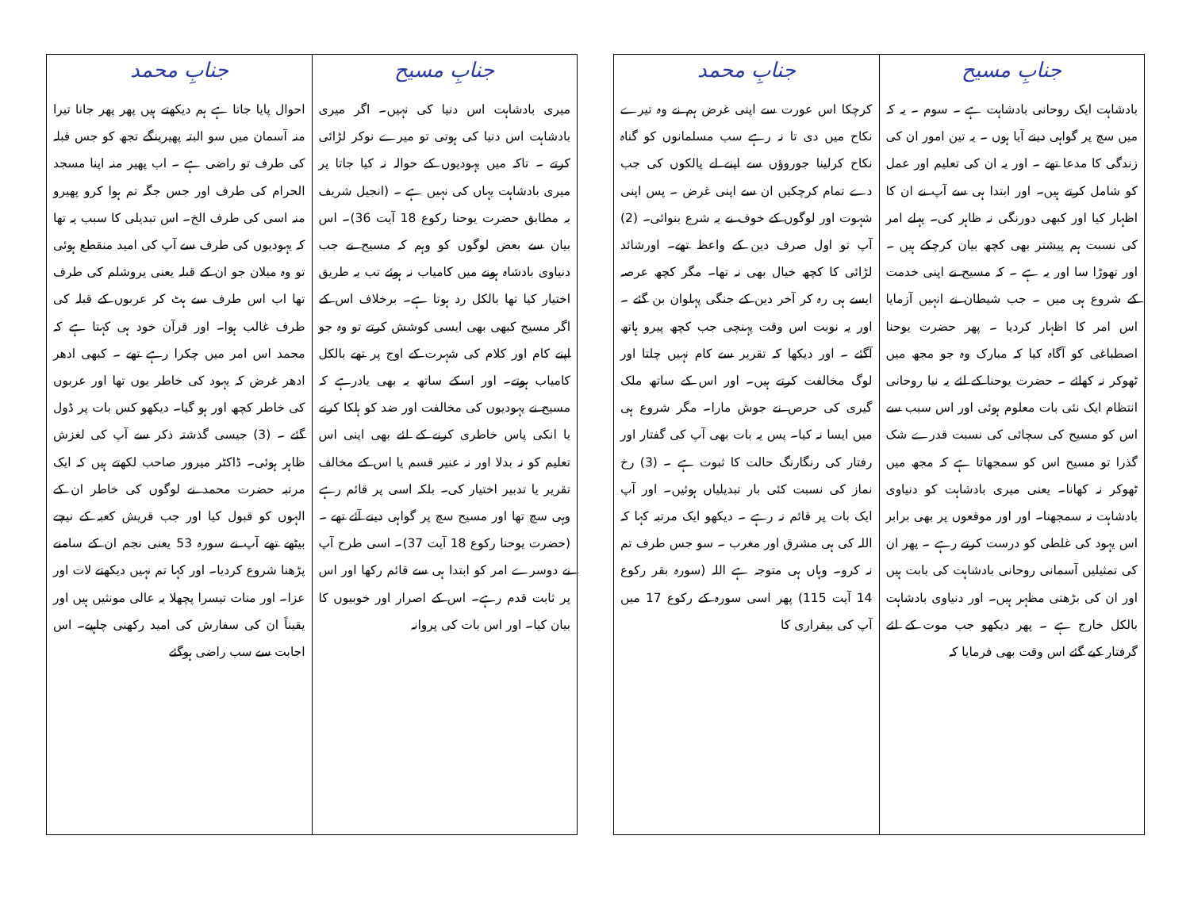| جنابِ مسیح | جنابِ محمد |
| --- | --- |
| بادشاہت ایک روحانی بادشاہت ہے ۔ سوم ۔ یہ کہ میں سچ پر گواہی دینے آیا ہوں ۔ یہ تین امور ان کی زندگی کا مدعا تھے ۔ اور یہ ان کی تعلیم اور عمل کو شامل کرتے ہیں۔ اور ابتدا ہی سے آپ نے ان کا اظہار کیا اور کبھی دورنگی نہ ظاہر کی۔ پہلے امر کی نسبت ہم پیشتر بھی کچھ بیان کرچکے ہیں ۔ اور تھوڑا سا اور یہ ہے ۔ کہ مسیح نے اپنی خدمت کے شروع ہی میں ۔ جب شیطان نے انہیں آزمایا اس امر کا اظہار کردیا ۔ پھر حضرت یوحنا اصطباغی کو آگاہ کیا کہ مبارک وہ جو مجھ میں ٹھوکر نہ کھائے ۔ حضرت یوحنا کے لئے یہ نیا روحانی انتظام ایک نئی بات معلوم ہوئی اور اس سبب سے اس کو مسیح کی سچائی کی نسبت قدرے شک گذرا تو مسیح اس کو سمجھاتا ہے کہ مجھ میں ٹھوکر نہ کھانا۔ یعنی میری بادشاہت کو دنیاوی بادشاہت نہ سمجھنا۔ اور اور موقعوں پر بھی برابر اس یہود کی غلطی کو درست کرتے رہے ۔ پھر ان کی تمثیلیں آسمانی روحانی بادشاہت کی بابت ہیں اور ان کی بڑھتی مظہر ہیں۔ اور دنیاوی بادشاہت بالکل خارج ہے ۔ پھر دیکھو جب موت کے لئے گرفتار کیے گئے اس وقت بھی فرمایا کہ | کرچکا اس عورت سے اپنی غرض ہم نے وہ تیرے نکاح میں دی تا نہ رہے سب مسلمانوں کو گناہ نکاح کرلینا جوروؤں سے اپنے لے پالکوں کی جب دے تمام کرچکیں ان سے اپنی غرض ۔ پس اپنی شہوت اور لوگوں کے خوف نے یہ شرع بنوائی۔ (2) آپ تو اول صرف دین کے واعظ تھے۔ اورشائد لڑائی کا کچھ خیال بھی نہ تھا۔ مگر کچھ عرصہ ایسے ہی رہ کر آخر دین کے جنگی پہلوان بن گئے ۔ اور یہ نوبت اس وقت پہنچی جب کچھ پیرو ہاتھ آگئے ۔ اور دیکھا کہ تقریر سے کام نہیں چلتا اور لوگ مخالفت کرتے ہیں۔ اور اس کے ساتھ ملک گیری کی حرص نے جوش مارا۔ مگر شروع ہی میں ایسا نہ کیا۔ پس یہ بات بھی آپ کی گفتار اور رفتار کی رنگارنگ حالت کا ثبوت ہے ۔ (3) رخ نماز کی نسبت کئی بار تبدیلیاں ہوئیں۔ اور آپ ایک بات پر قائم نہ رہے ۔ دیکھو ایک مرتبہ کہا کہ اللہ کی ہی مشرق اور مغرب ۔ سو جس طرف تم نہ کرو۔ وہاں ہی متوجہ ہے اللہ (سورہ بقر رکوع 14 آیت 115) پھر اسی سورہ کے رکوع 17 میں آپ کی بیقراری کا |
| جنابِ مسیح | جنابِ محمد |
| --- | --- |
| میری بادشاہت اس دنیا کی نہیں۔ اگر میری بادشاہت اس دنیا کی ہوتی تو میرے نوکر لڑائی کرتے ۔ تاکہ میں یہودیوں کے حوالہ نہ کیا جاتا پر میری بادشاہت یہاں کی نہیں ہے ۔ (انجیل شریف بہ مطابق حضرت یوحنا رکوع 18 آیت 36)۔ اس بیان سے بعض لوگوں کو وہم کہ مسیح نے جب دنیاوی بادشاہ ہونے میں کامیاب نہ ہوئے تب یہ طریق اختیار کیا تھا بالکل رد ہوتا ہے۔ برخلاف اس کے اگر مسیح کبھی بھی ایسی کوشش کرتے تو وہ جو اپنے کام اور کلام کی شہرت کے اوج پر تھے بالکل کامیاب ہوتے۔ اور اسکے ساتھ یہ بھی یادرہے کہ مسیح نے یہودیوں کی مخالفت اور ضد کو ہلکا کرنے یا انکی پاس خاطری کرنے کے لئے بھی اپنی اس تعلیم کو نہ بدلا اور نہ عنیر قسم یا اس کے مخالف تقریر یا تدبیر اختیار کی۔ بلکہ اسی پر قائم رہے وہی سچ تھا اور مسیح سچ پر گواہی دینے آئے تھے ۔ (حضرت یوحنا رکوع 18 آیت 37)۔ اسی طرح آپ نے دوسرے امر کو ابتدا ہی سے قائم رکھا اور اس پر ثابت قدم رہے۔ اس کے اصرار اور خوبیوں کا بیان کیا۔ اور اس بات کی پروانہ | احوال پایا جاتا ہے ہم دیکھتے ہیں پھر پھر جانا تیرا منہ آسمان میں سو البتہ پھیرینگے تجھ کو جس قبلہ کی طرف تو راضی ہے ۔ اب پھیر منہ اپنا مسجد الحرام کی طرف اور جس جگہ تم ہوا کرو پھیرو منہ اسی کی طرف الخ۔ اس تبدیلی کا سبب یہ تھا کہ یہودیوں کی طرف سے آپ کی امید منقطع ہوئی تو وہ میلان جو ان کے قبلہ یعنی یروشلم کی طرف تھا اب اس طرف سے ہٹ کر عربوں کے قبلہ کی طرف غالب ہوا۔ اور قرآن خود ہی کہتا ہے کہ محمد اس امر میں چکرا رہے تھے ۔ کبھی ادھر ادھر غرض کہ یہود کی خاطر یوں تھا اور عربوں کی خاطر کچھ اور ہو گیا۔ دیکھو کس بات پر ڈول گئے ۔ (3) جیسی گذشتہ ذکر سے آپ کی لغزش ظاہر ہوئی۔ ڈاکٹر میرور صاحب لکھتے ہیں کہ ایک مرتبہ حضرت محمد نے لوگوں کی خاطر ان کے الہوں کو قبول کیا اور جب قریش کعبہ کے نیچے بیٹھے تھے آپ نے سورہ 53 یعنی نجم ان کے سامنے پڑھنا شروع کردیا۔ اور کہا تم نہیں دیکھتے لات اور عزا۔ اور منات تیسرا پچھلا یہ عالی مونثیں ہیں اور یقیناً ان کی سفارش کی امید رکھنی چاہیے۔ اس اجابت سے سب راضی ہوگئے |